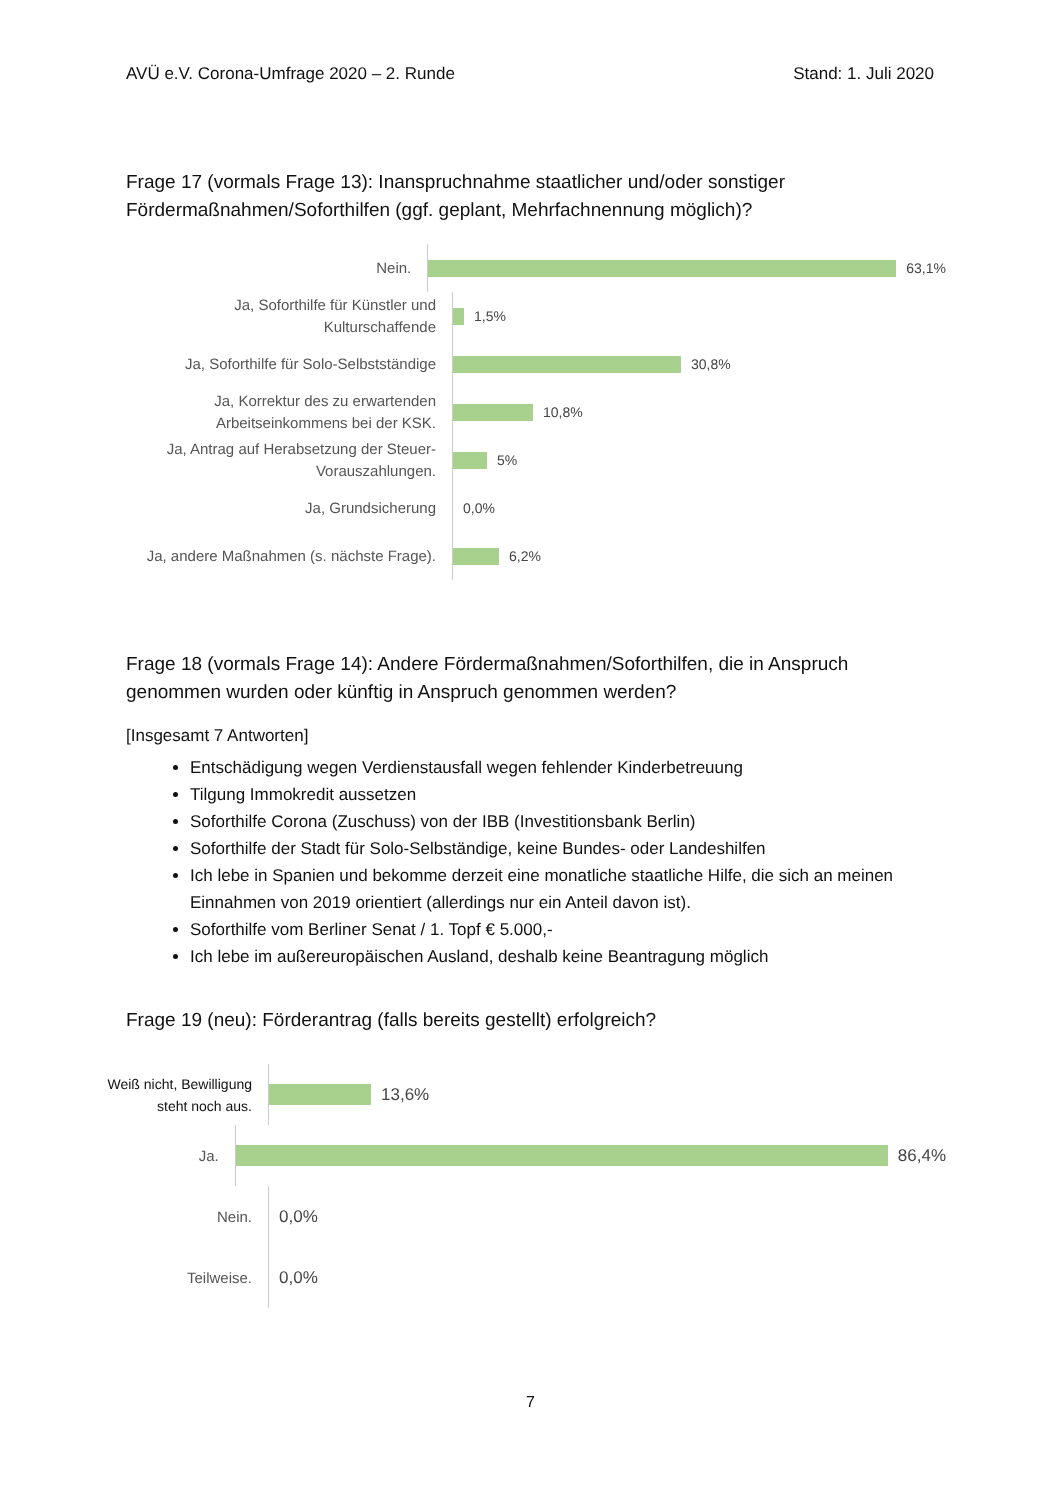AVÜ e.V. Corona-Umfrage 2020 – 2. Runde Stand: 1. Juli 2020
Frage 17 (vormals Frage 13): Inanspruchnahme staatlicher und/oder sonstiger Fördermaßnahmen/Soforthilfen (ggf. geplant, Mehrfachnennung möglich)?
Nein.
63,1%
Ja, Soforthilfe für Künstler und Kulturschaffende
1,5%
Ja, Soforthilfe für Solo-Selbstständige
30,8%
Ja, Korrektur des zu erwartenden Arbeitseinkommens bei der KSK.
10,8%
Ja, Antrag auf Herabsetzung der Steuer-Vorauszahlungen.
5%
Ja, Grundsicherung
0,0%
Ja, andere Maßnahmen (s. nächste Frage).
6,2%
Frage 18 (vormals Frage 14): Andere Fördermaßnahmen/Soforthilfen, die in Anspruch genommen wurden oder künftig in Anspruch genommen werden?
[Insgesamt 7 Antworten]
Entschädigung wegen Verdienstausfall wegen fehlender Kinderbetreuung
Tilgung Immokredit aussetzen
Soforthilfe Corona (Zuschuss) von der IBB (Investitionsbank Berlin)
Soforthilfe der Stadt für Solo-Selbständige, keine Bundes- oder Landeshilfen
Ich lebe in Spanien und bekomme derzeit eine monatliche staatliche Hilfe, die sich an meinen Einnahmen von 2019 orientiert (allerdings nur ein Anteil davon ist).
Soforthilfe vom Berliner Senat / 1. Topf € 5.000,-
Ich lebe im außereuropäischen Ausland, deshalb keine Beantragung möglich
Frage 19 (neu): Förderantrag (falls bereits gestellt) erfolgreich?
Weiß nicht, Bewilligung steht noch aus.
13,6%
Ja.
86,4%
Nein.
0,0%
Teilweise.
0,0%
7